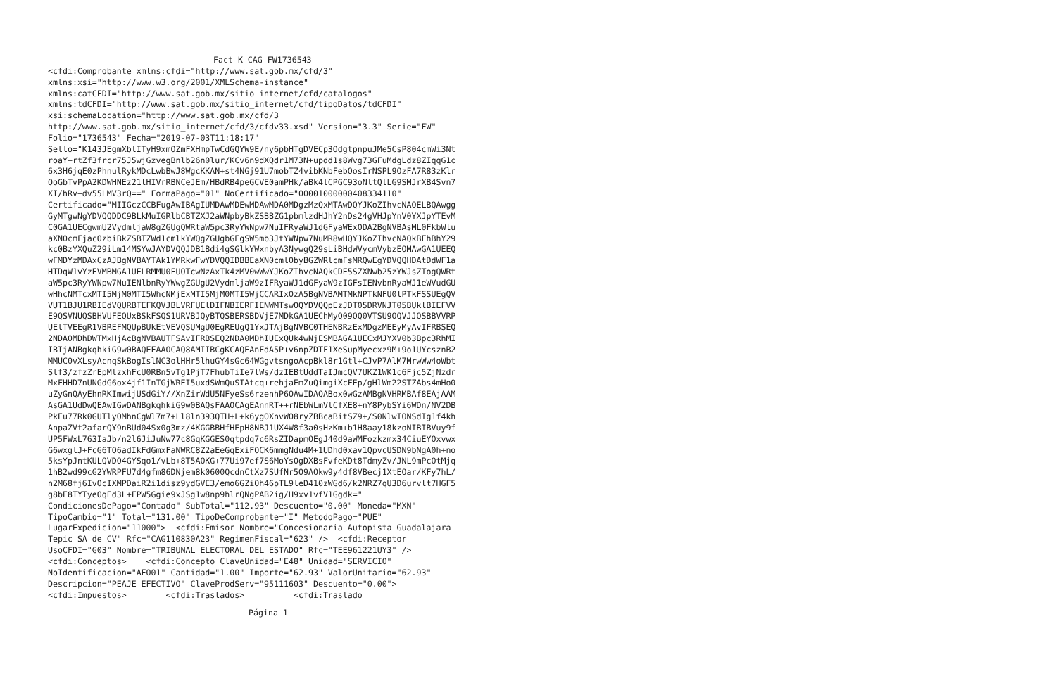Fact K CAG FW1736543
<cfdi:Comprobante xmlns:cfdi="http://www.sat.gob.mx/cfd/3" xmlns:xsi="http://www.w3.org/2001/XMLSchema-instance" xmlns:catCFDI="http://www.sat.gob.mx/sitio_internet/cfd/catalogos" xmlns:tdCFDI="http://www.sat.gob.mx/sitio_internet/cfd/tipoDatos/tdCFDI" xsi:schemaLocation="http://www.sat.gob.mx/cfd/3 http://www.sat.gob.mx/sitio_internet/cfd/3/cfdv33.xsd" Version="3.3" Serie="FW" Folio="1736543" Fecha="2019-07-03T11:18:17" Sello="K143JEgmXblITyH9xmOZmFXHmpTwCdGQYW9E/ny6pbHTgDVECp3OdgtpnpuJMe5CsP804cmWi3Nt roaY+rtZf3frcr75J5wjGzvegBnlb26n0lur/KCv6n9dXQdr1M73N+updd1s8Wvg73GFuMdgLdz8ZIqqG1c 6x3H6jqE0zPhnulRykMDcLwbBwJ8WgcKKAN+st4NGj91U7mobTZ4vibKNbFebOosIrNSPL9OzFA7R83zKlr OoGbTvPpA2KDWHNEz21lHIVrRBNCeJEm/HBdRB4peGCVE0amPHk/aBk4lCPGC93oNltQlLG9SMJrXB4Svn7 XI/hRv+dv55LMV3rQ==" FormaPago="01" NoCertificado="00001000000408334110" Certificado="MIIGczCCBFugAwIBAgIUMDAwMDEwMDAwMDA0MDgzMzQxMTAwDQYJKoZIhvcNAQELBQAwgg GyMTgwNgYDVQQDDC9BLkMuIGRlbCBTZXJ2aWNpbyBkZSBBZG1pbmlzdHJhY2nDs24gVHJpYnV0YXJpYTEvM C0GA1UECgwmU2VydmljaW8gZGUgQWRtaW5pc3RyYWNpw7NuIFRyaWJ1dGFyaWExODA2BgNVBAsML0FkbWlu aXN0cmFjacOzbiBkZSBTZWd1cmlkYWQgZGUgbGEgSW5mb3JtYWNpw7NuMR8wHQYJKoZIhvcNAQkBFhBhY29 kc0BzYXQuZ29iLm14MSYwJAYDVQQJDB1Bdi4gSGlkYWxnbyA3NywgQ29sLiBHdWVycmVybzEOMAwGA1UEEQ wFMDYzMDAxCzAJBgNVBAYTAk1YMRkwFwYDVQQIDBBEaXN0cml0byBGZWRlcmFsMRQwEgYDVQQHDAtDdWF1a HTDqW1vYzEVMBMGA1UELRMMU0FUOTcwNzAxTk4zMV0wWwYJKoZIhvcNAQkCDE5SZXNwb25zYWJsZTogQWRt aW5pc3RyYWNpw7NuIENlbnRyYWwgZGUgU2VydmljaW9zIFRyaWJ1dGFyaW9zIGFsIENvbnRyaWJ1eWVudGU wHhcNMTcxMTI5MjM0MTI5WhcNMjExMTI5MjM0MTI5WjCCARIxOzA5BgNVBAMTMkNPTkNFU0lPTkFSSUEgQV VUT1BJU1RBIEdVQURBTEFKQVJBLVRFUElDIFNBIERFIENWMTswOQYDVQQpEzJDT05DRVNJT05BUklBIEFVV E9QSVNUQSBHVUFEQUxBSkFSQS1URVBJQyBTQSBERSBDVjE7MDkGA1UEChMyQ09OQ0VTSU9OQVJJQSBBVVRP UElTVEEgR1VBREFMQUpBUkEtVEVQSUMgU0EgREUgQ1YxJTAjBgNVBC0THENBRzExMDgzMEEyMyAvIFRBSEQ 2NDA0MDhDWTMxHjAcBgNVBAUTFSAvIFRBSEQ2NDA0MDhIUExQUk4wNjESMBAGA1UECxMJYXV0b3Bpc3RhMI IBIjANBgkqhkiG9w0BAQEFAAOCAQ8AMIIBCgKCAQEAnFdA5P+v6npZDTF1XeSupMyecxz9M+9o1UYcsznB2 MMUC0vXLsyAcnqSkBogIslNC3olHHr5lhuGY4sGc64WGgvtsngoAcpBkl8r1Gtl+CJvP7AlM7MrwWw4oWbt Slf3/zfzZrEpMlzxhFcU0RBn5vTg1PjT7FhubTiIe7lWs/dzIEBtUddTaIJmcQV7UKZ1WK1c6Fjc5ZjNzdr MxFHHD7nUNGdG6ox4jf1InTGjWREI5uxdSWmQuSIAtcq+rehjaEmZuQimgiXcFEp/gHlWm22STZAbs4mHo0 uZyGnQAyEhnRKImwijUSdGiY//XnZirWdU5NFyeSs6rzenhP6OAwIDAQABox0wGzAMBgNVHRMBAf8EAjAAM AsGA1UdDwQEAwIGwDANBgkqhkiG9w0BAQsFAAOCAgEAnnRT++rNEbWLmVlCfXE8+nY8PybSYi6WDn/NV2DB PkEu77Rk0GUTlyOMhnCgWl7m7+Ll8ln393QTH+L+k6ygOXnvWO8ryZBBcaBitSZ9+/S0NlwIONSdIg1f4kh AnpaZVt2afarQY9nBUd04Sx0g3mz/4KGGBBHfHEpH8NBJ1UX4W8f3a0sHzKm+b1H8aay18kzoNIBIBVuy9f UP5FWxL763IaJb/n2l6JiJuNw77c8GqKGGES0qtpdq7c6RsZIDapmOEgJ40d9aWMFozkzmx34CiuEYOxvwx G6wxglJ+FcG6TO6adIkFdGmxFaNWRC8Z2aEeGqExiFOCK6mmgNdu4M+1UDhd0xav1QpvcUSDN9bNgA0h+no 5ksYpJntKULQVDO4GYSqo1/vLb+8T5AOKG+77Ui97ef7S6MoYsOgDXBsFvfeKDt8TdmyZv/JNL9mPcOtMjq 1hB2wd99cG2YWRPFU7d4gfm86DNjem8k0600QcdnCtXz7SUfNr5O9AOkw9y4df8VBecj1XtEOar/KFy7hL/ n2M68fj6IvOcIXMPDaiR2i1disz9ydGVE3/emo6GZiOh46pTL9leD410zWGd6/k2NRZ7qU3D6urvlt7HGF5 g8bE8TYTyeOqEd3L+FPW5Ggie9xJSg1w8np9hlrQNgPAB2ig/H9xv1vfV1Ggdk=" CondicionesDePago="Contado" SubTotal="112.93" Descuento="0.00" Moneda="MXN" TipoCambio="1" Total="131.00" TipoDeComprobante="I" MetodoPago="PUE" LugarExpedicion="11000"> <cfdi:Emisor Nombre="Concesionaria Autopista Guadalajara Tepic SA de CV" Rfc="CAG110830A23" RegimenFiscal="623" /> <cfdi:Receptor UsoCFDI="G03" Nombre="TRIBUNAL ELECTORAL DEL ESTADO" Rfc="TEE961221UY3" /> <cfdi:Conceptos> <cfdi:Concepto ClaveUnidad="E48" Unidad="SERVICIO" NoIdentificacion="AFO01" Cantidad="1.00" Importe="62.93" ValorUnitario="62.93" Descripcion="PEAJE EFECTIVO" ClaveProdServ="95111603" Descuento="0.00"> <cfdi:Impuestos> <cfdi:Traslados> <cfdi:Traslado
Página 1